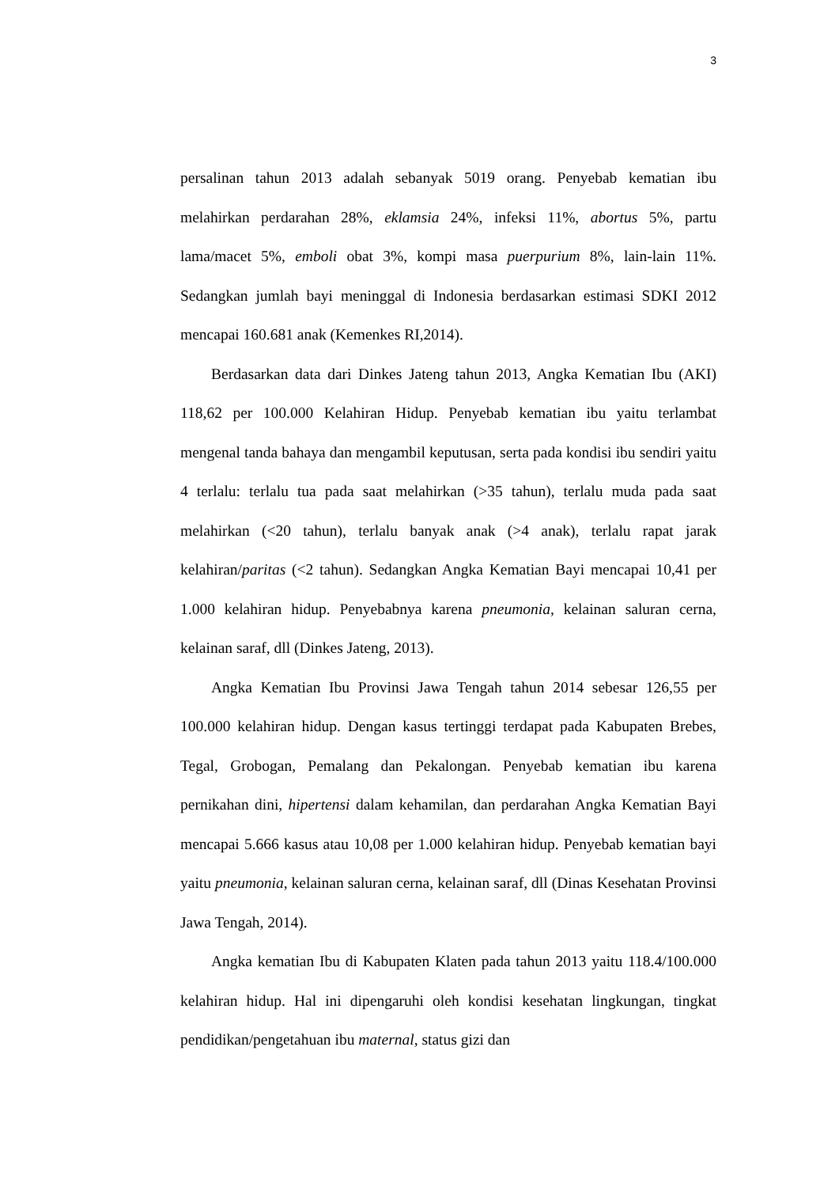3
persalinan tahun 2013 adalah sebanyak 5019 orang. Penyebab kematian ibu melahirkan perdarahan 28%, eklamsia 24%, infeksi 11%, abortus 5%, partu lama/macet 5%, emboli obat 3%, kompi masa puerpurium 8%, lain-lain 11%. Sedangkan jumlah bayi meninggal di Indonesia berdasarkan estimasi SDKI 2012 mencapai 160.681 anak (Kemenkes RI,2014).
Berdasarkan data dari Dinkes Jateng tahun 2013, Angka Kematian Ibu (AKI) 118,62 per 100.000 Kelahiran Hidup. Penyebab kematian ibu yaitu terlambat mengenal tanda bahaya dan mengambil keputusan, serta pada kondisi ibu sendiri yaitu 4 terlalu: terlalu tua pada saat melahirkan (>35 tahun), terlalu muda pada saat melahirkan (<20 tahun), terlalu banyak anak (>4 anak), terlalu rapat jarak kelahiran/paritas (<2 tahun). Sedangkan Angka Kematian Bayi mencapai 10,41 per 1.000 kelahiran hidup. Penyebabnya karena pneumonia, kelainan saluran cerna, kelainan saraf, dll (Dinkes Jateng, 2013).
Angka Kematian Ibu Provinsi Jawa Tengah tahun 2014 sebesar 126,55 per 100.000 kelahiran hidup. Dengan kasus tertinggi terdapat pada Kabupaten Brebes, Tegal, Grobogan, Pemalang dan Pekalongan. Penyebab kematian ibu karena pernikahan dini, hipertensi dalam kehamilan, dan perdarahan Angka Kematian Bayi mencapai 5.666 kasus atau 10,08 per 1.000 kelahiran hidup. Penyebab kematian bayi yaitu pneumonia, kelainan saluran cerna, kelainan saraf, dll (Dinas Kesehatan Provinsi Jawa Tengah, 2014).
Angka kematian Ibu di Kabupaten Klaten pada tahun 2013 yaitu 118.4/100.000 kelahiran hidup. Hal ini dipengaruhi oleh kondisi kesehatan lingkungan, tingkat pendidikan/pengetahuan ibu maternal, status gizi dan